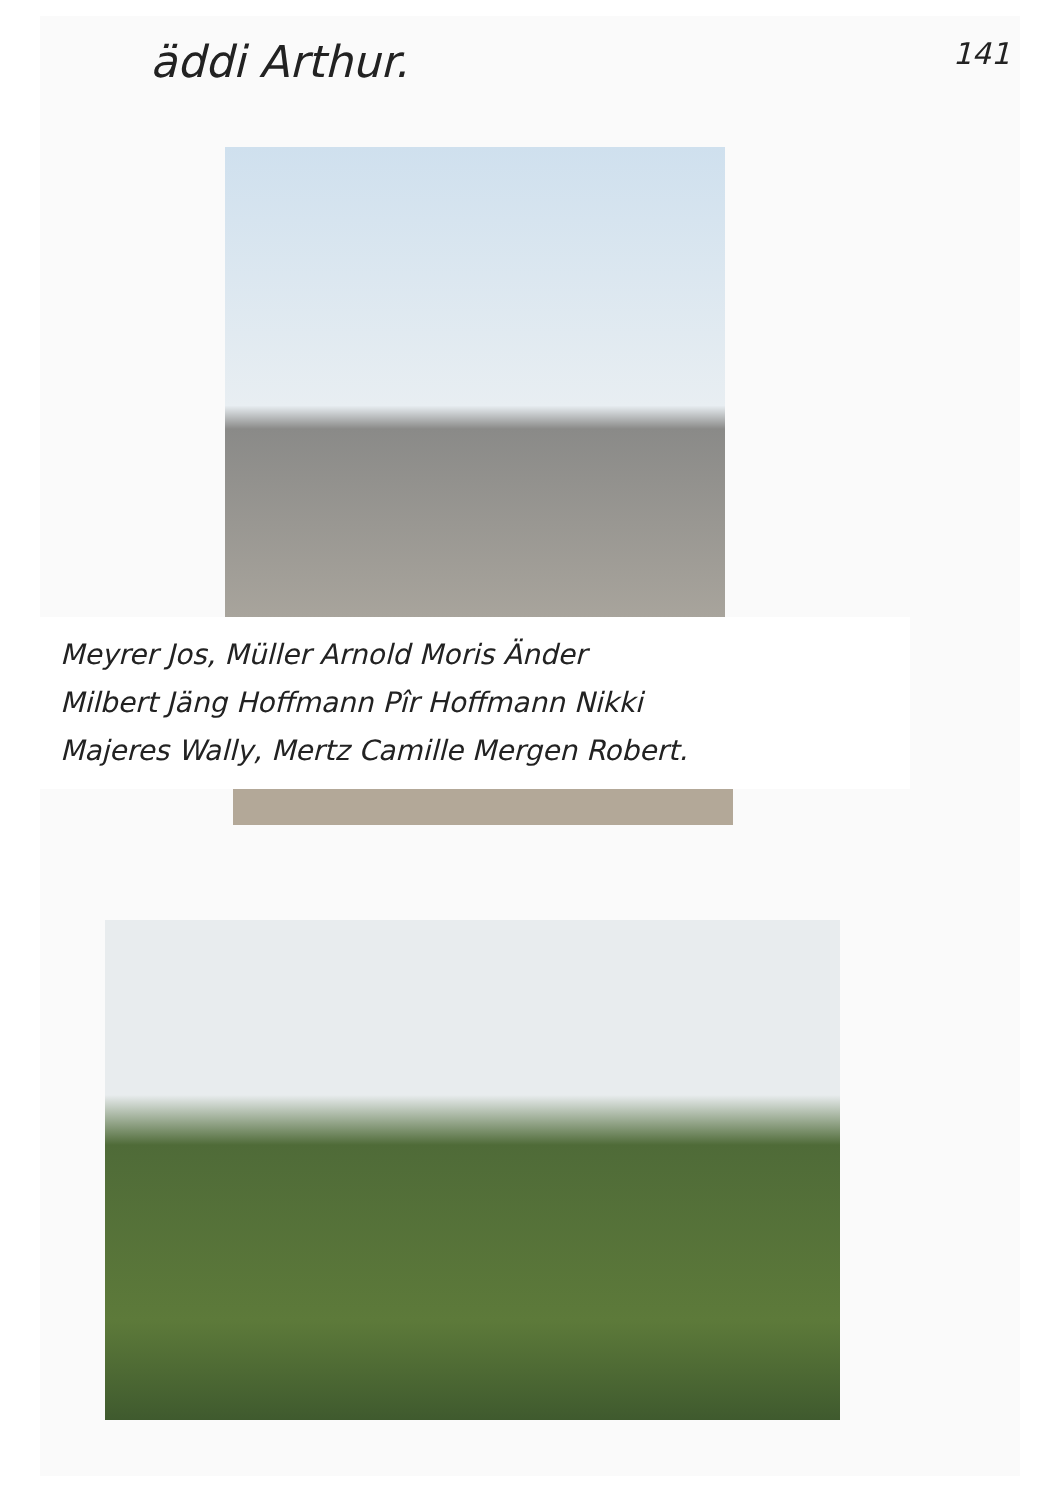äddi Arthur. 141
Meyrer Jos, Müller Arnold Moris Änder
Milbert Jäng Hoffmann Pîr Hoffmann Nikki
Majeres Wally, Mertz Camille Mergen Robert.